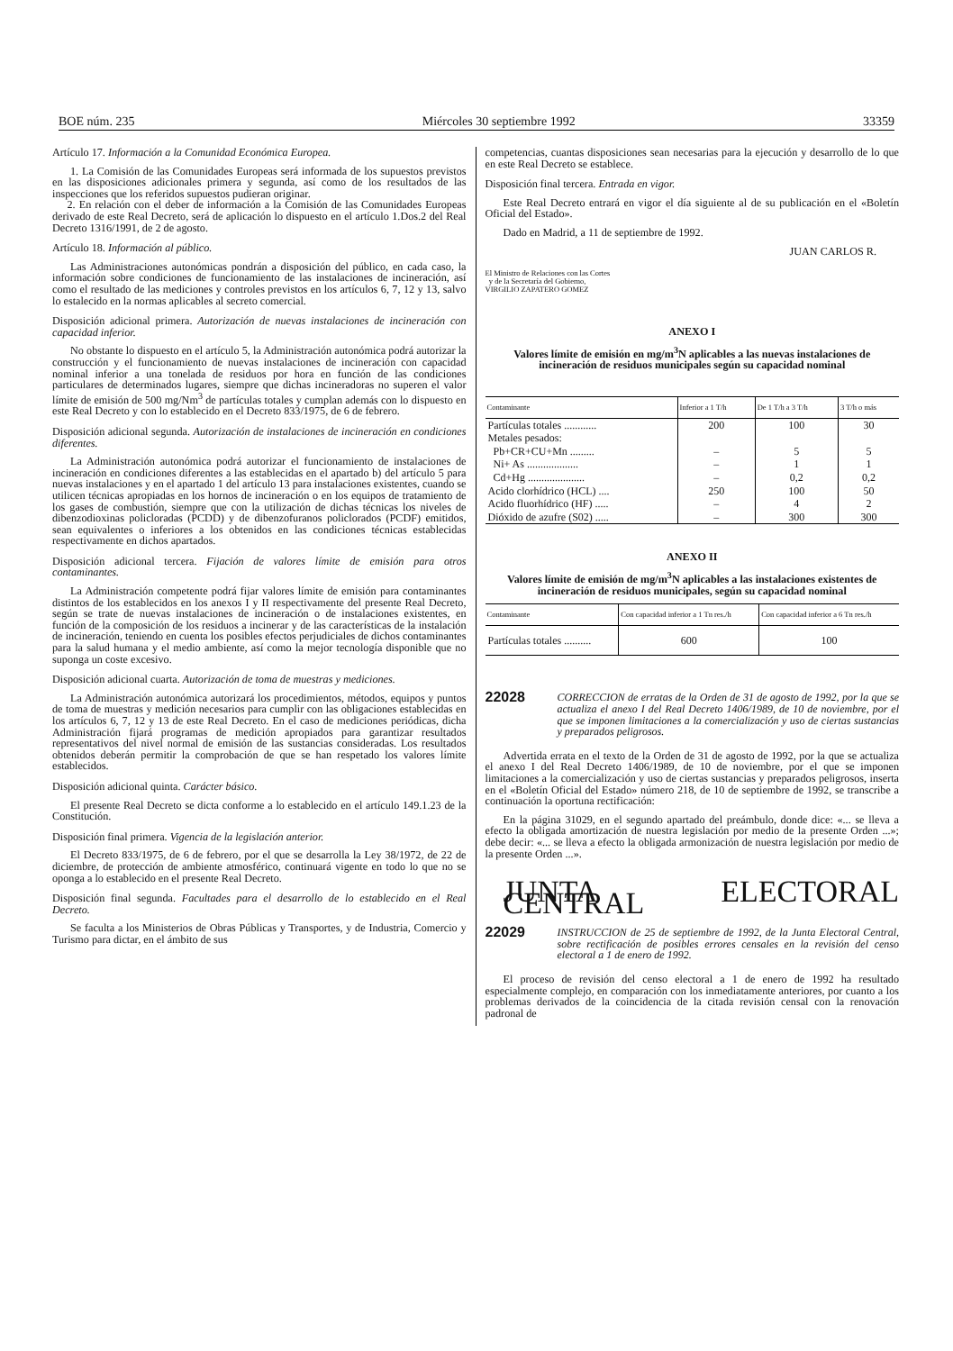BOE núm. 235 Miércoles 30 septiembre 1992 33359
Artículo 17. Información a la Comunidad Económica Europea.
1. La Comisión de las Comunidades Europeas será informada de los supuestos previstos en las disposiciones adicionales primera y segunda, así como de los resultados de las inspecciones que los referidos supuestos pudieran originar.
2. En relación con el deber de información a la Comisión de las Comunidades Europeas derivado de este Real Decreto, será de aplicación lo dispuesto en el artículo 1.Dos.2 del Real Decreto 1316/1991, de 2 de agosto.
Artículo 18. Información al público.
Las Administraciones autonómicas pondrán a disposición del público, en cada caso, la información sobre condiciones de funcionamiento de las instalaciones de incineración, así como el resultado de las mediciones y controles previstos en los artículos 6, 7, 12 y 13, salvo lo estalecido en la normas aplicables al secreto comercial.
Disposición adicional primera. Autorización de nuevas instalaciones de incineración con capacidad inferior.
No obstante lo dispuesto en el artículo 5, la Administración autonómica podrá autorizar la construcción y el funcionamiento de nuevas instalaciones de incineración con capacidad nominal inferior a una tonelada de residuos por hora en función de las condiciones particulares de determinados lugares, siempre que dichas incineradoras no superen el valor límite de emisión de 500 mg/Nm<sup>3</sup> de partículas totales y cumplan además con lo dispuesto en este Real Decreto y con lo establecido en el Decreto 833/1975, de 6 de febrero.
Disposición adicional segunda. Autorización de instalaciones de incineración en condiciones diferentes.
La Administración autonómica podrá autorizar el funcionamiento de instalaciones de incineración en condiciones diferentes a las establecidas en el apartado b) del artículo 5 para nuevas instalaciones y en el apartado 1 del artículo 13 para instalaciones existentes, cuando se utilicen técnicas apropiadas en los hornos de incineración o en los equipos de tratamiento de los gases de combustión, siempre que con la utilización de dichas técnicas los niveles de dibenzodioxinas policloradas (PCDD) y de dibenzofuranos policlorados (PCDF) emitidos, sean equivalentes o inferiores a los obtenidos en las condiciones técnicas establecidas respectivamente en dichos apartados.
Disposición adicional tercera. Fijación de valores límite de emisión para otros contaminantes.
La Administración competente podrá fijar valores límite de emisión para contaminantes distintos de los establecidos en los anexos I y II respectivamente del presente Real Decreto, según se trate de nuevas instalaciones de incineración o de instalaciones existentes, en función de la composición de los residuos a incinerar y de las características de la instalación de incineración, teniendo en cuenta los posibles efectos perjudiciales de dichos contaminantes para la salud humana y el medio ambiente, así como la mejor tecnología disponible que no suponga un coste excesivo.
Disposición adicional cuarta. Autorización de toma de muestras y mediciones.
La Administración autonómica autorizará los procedimientos, métodos, equipos y puntos de toma de muestras y medición necesarios para cumplir con las obligaciones establecidas en los artículos 6, 7, 12 y 13 de este Real Decreto. En el caso de mediciones periódicas, dicha Administración fijará programas de medición apropiados para garantizar resultados representativos del nivel normal de emisión de las sustancias consideradas. Los resultados obtenidos deberán permitir la comprobación de que se han respetado los valores límite establecidos.
Disposición adicional quinta. Carácter básico.
El presente Real Decreto se dicta conforme a lo establecido en el artículo 149.1.23 de la Constitución.
Disposición final primera. Vigencia de la legislación anterior.
El Decreto 833/1975, de 6 de febrero, por el que se desarrolla la Ley 38/1972, de 22 de diciembre, de protección de ambiente atmosférico, continuará vigente en todo lo que no se oponga a lo establecido en el presente Real Decreto.
Disposición final segunda. Facultades para el desarrollo de lo establecido en el Real Decreto.
Se faculta a los Ministerios de Obras Públicas y Transportes, y de Industria, Comercio y Turismo para dictar, en el ámbito de sus
competencias, cuantas disposiciones sean necesarias para la ejecución y desarrollo de lo que en este Real Decreto se establece.
Disposición final tercera. Entrada en vigor.
Este Real Decreto entrará en vigor el día siguiente al de su publicación en el «Boletín Oficial del Estado».
Dado en Madrid, a 11 de septiembre de 1992.
JUAN CARLOS R.
El Ministro de Relaciones con las Cortes
y de la Secretaría del Gobierno,
VIRGILIO ZAPATERO GOMEZ
ANEXO I
Valores límite de emisión en mg/m<sup>3</sup>N aplicables a las nuevas instalaciones de incineración de residuos municipales según su capacidad nominal
| Contaminante | Inferior a 1 T/h | De 1 T/h a 3 T/h | 3 T/h o más |
| --- | --- | --- | --- |
| Partículas totales ............ | 200 | 100 | 30 |
| Metales pesados: | | | |
| Pb+CR+CU+Mn ......... | – | 5 | 5 |
| Ni+ As ................... | – | 1 | 1 |
| Cd+Hg ..................... | – | 0,2 | 0,2 |
| Acido clorhídrico (HCL) .... | 250 | 100 | 50 |
| Acido fluorhídrico (HF) ..... | – | 4 | 2 |
| Dióxido de azufre (S02) ..... | – | 300 | 300 |
ANEXO II
Valores límite de emisión de mg/m<sup>3</sup>N aplicables a las instalaciones existentes de incineración de residuos municipales, según su capacidad nominal
| Contaminante | Con capacidad inferior a 1 Tn res./h | Con capacidad inferior a 6 Tn res./h |
| --- | --- | --- |
| Partículas totales .......... | 600 | 100 |
22028
CORRECCION de erratas de la Orden de 31 de agosto de 1992, por la que se actualiza el anexo I del Real Decreto 1406/1989, de 10 de noviembre, por el que se imponen limitaciones a la comercialización y uso de ciertas sustancias y preparados peligrosos.
Advertida errata en el texto de la Orden de 31 de agosto de 1992, por la que se actualiza el anexo I del Real Decreto 1406/1989, de 10 de noviembre, por el que se imponen limitaciones a la comercialización y uso de ciertas sustancias y preparados peligrosos, inserta en el «Boletín Oficial del Estado» número 218, de 10 de septiembre de 1992, se transcribe a continuación la oportuna rectificación:
En la página 31029, en el segundo apartado del preámbulo, donde dice: «... se lleva a efecto la obligada amortización de nuestra legislación por medio de la presente Orden ...»; debe decir: «... se lleva a efecto la obligada armonización de nuestra legislación por medio de la presente Orden ...».
JUNTA ELECTORAL CENTRAL
22029
INSTRUCCION de 25 de septiembre de 1992, de la Junta Electoral Central, sobre rectificación de posibles errores censales en la revisión del censo electoral a 1 de enero de 1992.
El proceso de revisión del censo electoral a 1 de enero de 1992 ha resultado especialmente complejo, en comparación con los inmediatamente anteriores, por cuanto a los problemas derivados de la coincidencia de la citada revisión censal con la renovación padronal de